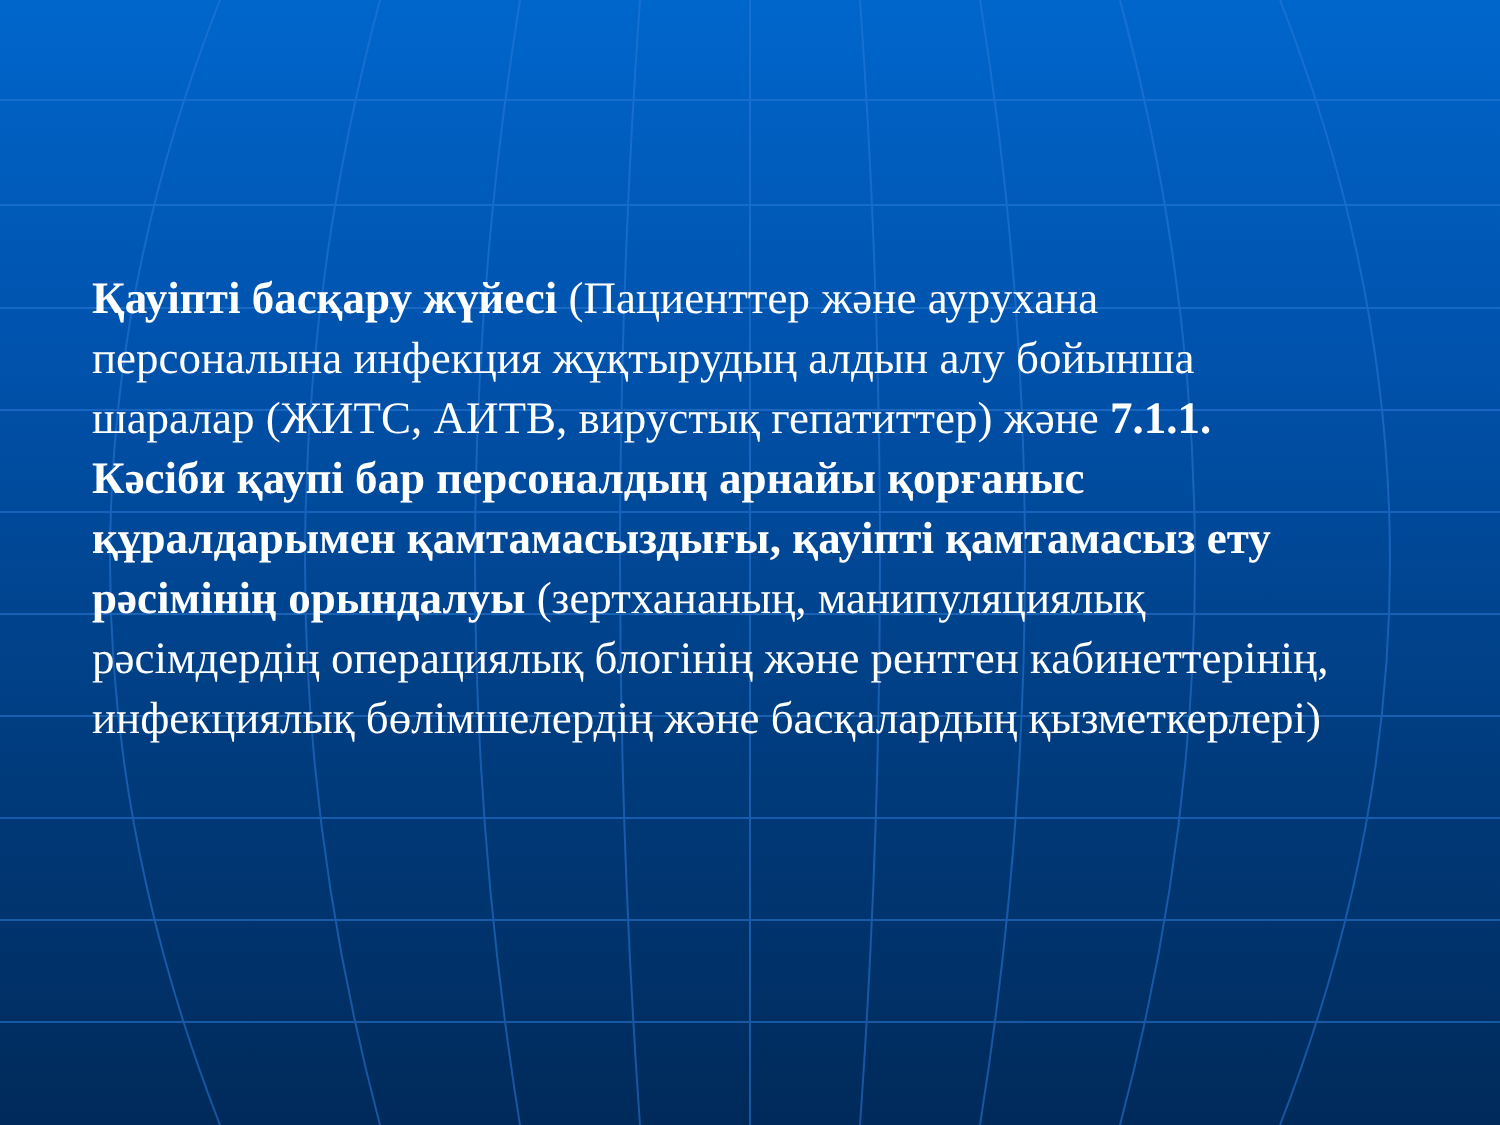Қауіпті басқару жүйесі (Пациенттер және аурухана персоналына инфекция жұқтырудың алдын алу бойынша шаралар (ЖИТС, АИТВ, вирустық гепатиттер) және 7.1.1. Кәсіби қаупі бар персоналдың арнайы қорғаныс құралдарымен қамтамасыздығы, қауіпті қамтамасыз ету рәсімінің орындалуы (зертхананың, манипуляциялық рәсімдердің операциялық блогінің және рентген кабинеттерінің, инфекциялық бөлімшелердің және басқалардың қызметкерлері)